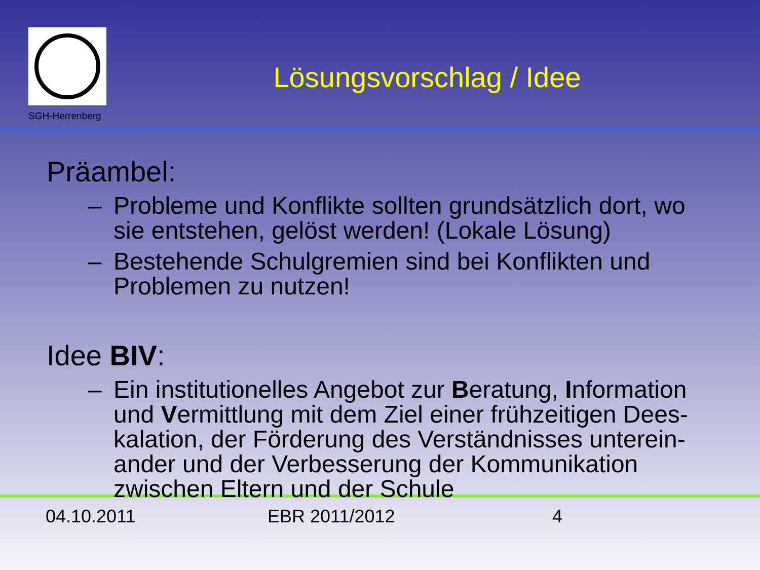SGH-Herrenberg
Lösungsvorschlag / Idee
Präambel:
– Probleme und Konflikte sollten grundsätzlich dort, wo sie entstehen, gelöst werden! (Lokale Lösung)
– Bestehende Schulgremien sind bei Konflikten und Problemen zu nutzen!
Idee BIV:
– Ein institutionelles Angebot zur Beratung, Information und Vermittlung mit dem Ziel einer frühzeitigen Dees-kalation, der Förderung des Verständnisses unterein-ander und der Verbesserung der Kommunikation zwischen Eltern und der Schule
04.10.2011 EBR 2011/2012 4